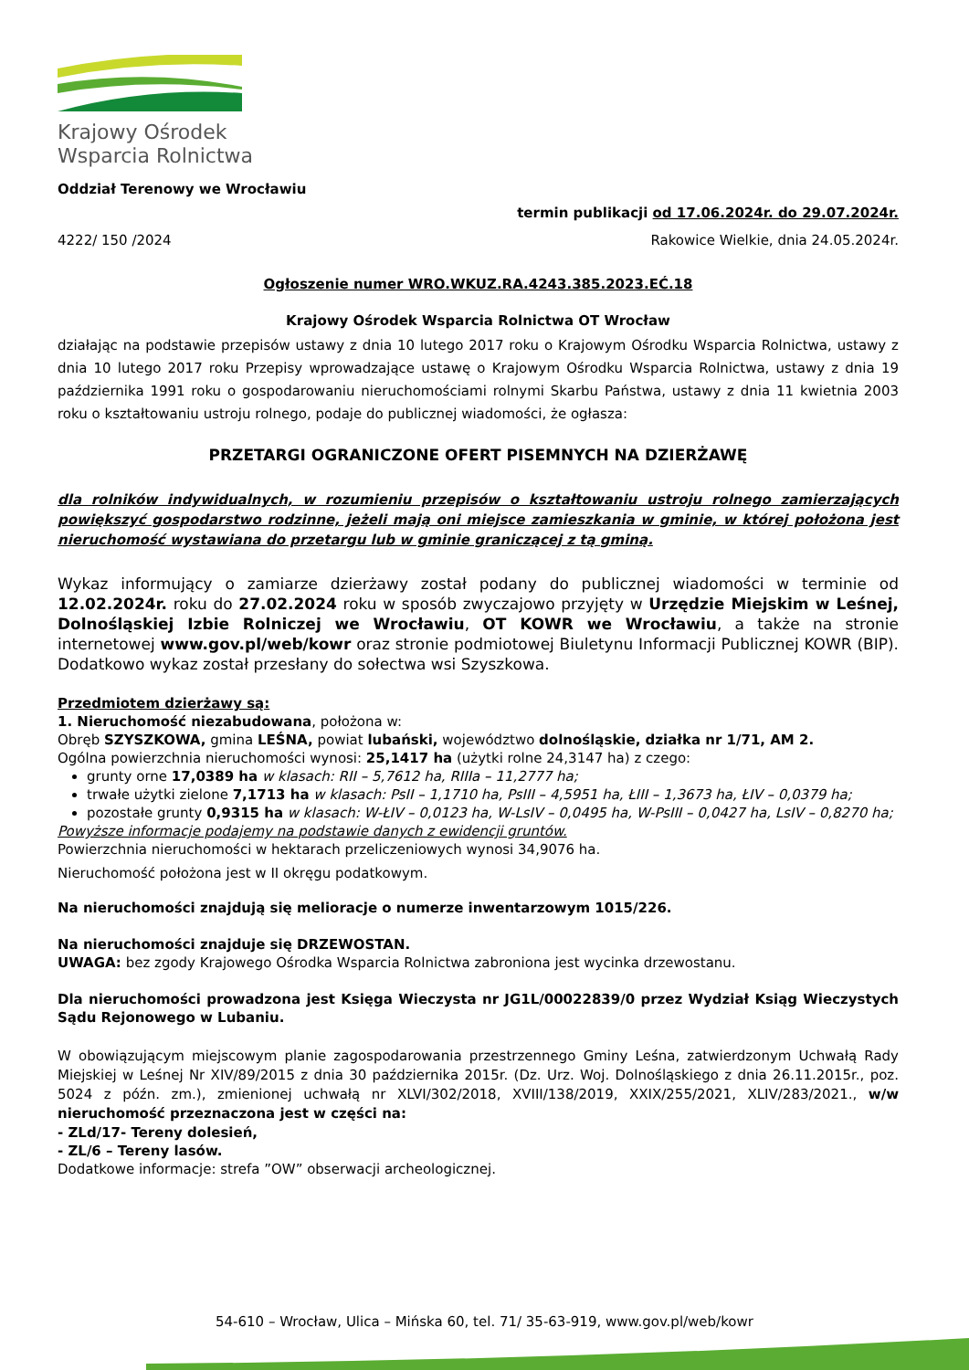Krajowy Ośrodek
Wsparcia Rolnictwa
Oddział Terenowy we Wrocławiu
termin publikacji od 17.06.2024r. do 29.07.2024r.
4222/ 150 /2024 Rakowice Wielkie, dnia 24.05.2024r.
Ogłoszenie numer WRO.WKUZ.RA.4243.385.2023.EĆ.18
Krajowy Ośrodek Wsparcia Rolnictwa OT Wrocław
działając na podstawie przepisów ustawy z dnia 10 lutego 2017 roku o Krajowym Ośrodku Wsparcia Rolnictwa, ustawy z dnia 10 lutego 2017 roku Przepisy wprowadzające ustawę o Krajowym Ośrodku Wsparcia Rolnictwa, ustawy z dnia 19 października 1991 roku o gospodarowaniu nieruchomościami rolnymi Skarbu Państwa, ustawy z dnia 11 kwietnia 2003 roku o kształtowaniu ustroju rolnego, podaje do publicznej wiadomości, że ogłasza:
PRZETARGI OGRANICZONE OFERT PISEMNYCH NA DZIERŻAWĘ
dla rolników indywidualnych, w rozumieniu przepisów o kształtowaniu ustroju rolnego zamierzających powiększyć gospodarstwo rodzinne, jeżeli mają oni miejsce zamieszkania w gminie, w której położona jest nieruchomość wystawiana do przetargu lub w gminie graniczącej z tą gminą.
Wykaz informujący o zamiarze dzierżawy został podany do publicznej wiadomości w terminie od 12.02.2024r. roku do 27.02.2024 roku w sposób zwyczajowo przyjęty w Urzędzie Miejskim w Leśnej, Dolnośląskiej Izbie Rolniczej we Wrocławiu, OT KOWR we Wrocławiu, a także na stronie internetowej www.gov.pl/web/kowr oraz stronie podmiotowej Biuletynu Informacji Publicznej KOWR (BIP). Dodatkowo wykaz został przesłany do sołectwa wsi Szyszkowa.
Przedmiotem dzierżawy są:
1. Nieruchomość niezabudowana, położona w:
Obręb SZYSZKOWA, gmina LEŚNA, powiat lubański, województwo dolnośląskie, działka nr 1/71, AM 2.
Ogólna powierzchnia nieruchomości wynosi: 25,1417 ha (użytki rolne 24,3147 ha) z czego:
grunty orne 17,0389 ha w klasach: RII – 5,7612 ha, RIIIa – 11,2777 ha;
trwałe użytki zielone 7,1713 ha w klasach: PsII – 1,1710 ha, PsIII – 4,5951 ha, ŁIII – 1,3673 ha, ŁIV – 0,0379 ha;
pozostałe grunty 0,9315 ha w klasach: W-ŁIV – 0,0123 ha, W-LsIV – 0,0495 ha, W-PsIII – 0,0427 ha, LsIV – 0,8270 ha;
Powyższe informacje podajemy na podstawie danych z ewidencji gruntów.
Powierzchnia nieruchomości w hektarach przeliczeniowych wynosi 34,9076 ha.
Nieruchomość położona jest w II okręgu podatkowym.
Na nieruchomości znajdują się melioracje o numerze inwentarzowym 1015/226.
Na nieruchomości znajduje się DRZEWOSTAN.
UWAGA: bez zgody Krajowego Ośrodka Wsparcia Rolnictwa zabroniona jest wycinka drzewostanu.
Dla nieruchomości prowadzona jest Księga Wieczysta nr JG1L/00022839/0 przez Wydział Ksiąg Wieczystych Sądu Rejonowego w Lubaniu.
W obowiązującym miejscowym planie zagospodarowania przestrzennego Gminy Leśna, zatwierdzonym Uchwałą Rady Miejskiej w Leśnej Nr XIV/89/2015 z dnia 30 października 2015r. (Dz. Urz. Woj. Dolnośląskiego z dnia 26.11.2015r., poz. 5024 z późn. zm.), zmienionej uchwałą nr XLVI/302/2018, XVIII/138/2019, XXIX/255/2021, XLIV/283/2021., w/w nieruchomość przeznaczona jest w części na:
- ZLd/17- Tereny dolesień,
- ZL/6 – Tereny lasów.
Dodatkowe informacje: strefa ”OW” obserwacji archeologicznej.
54-610 – Wrocław, Ulica – Mińska 60, tel. 71/ 35-63-919, www.gov.pl/web/kowr